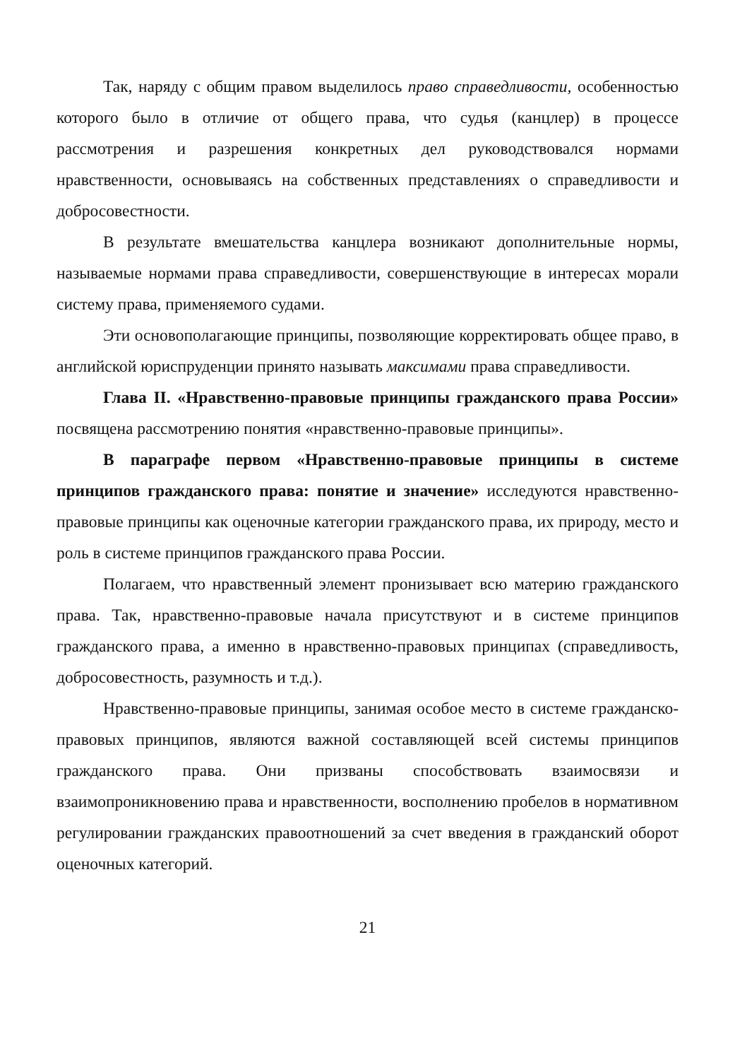Так, наряду с общим правом выделилось право справедливости, особенностью которого было в отличие от общего права, что судья (канцлер) в процессе рассмотрения и разрешения конкретных дел руководствовался нормами нравственности, основываясь на собственных представлениях о справедливости и добросовестности.
В результате вмешательства канцлера возникают дополнительные нормы, называемые нормами права справедливости, совершенствующие в интересах морали систему права, применяемого судами.
Эти основополагающие принципы, позволяющие корректировать общее право, в английской юриспруденции принято называть максимами права справедливости.
Глава II. «Нравственно-правовые принципы гражданского права России» посвящена рассмотрению понятия «нравственно-правовые принципы».
В параграфе первом «Нравственно-правовые принципы в системе принципов гражданского права: понятие и значение» исследуются нравственно-правовые принципы как оценочные категории гражданского права, их природу, место и роль в системе принципов гражданского права России.
Полагаем, что нравственный элемент пронизывает всю материю гражданского права. Так, нравственно-правовые начала присутствуют и в системе принципов гражданского права, а именно в нравственно-правовых принципах (справедливость, добросовестность, разумность и т.д.).
Нравственно-правовые принципы, занимая особое место в системе гражданско-правовых принципов, являются важной составляющей всей системы принципов гражданского права. Они призваны способствовать взаимосвязи и взаимопроникновению права и нравственности, восполнению пробелов в нормативном регулировании гражданских правоотношений за счет введения в гражданский оборот оценочных категорий.
21